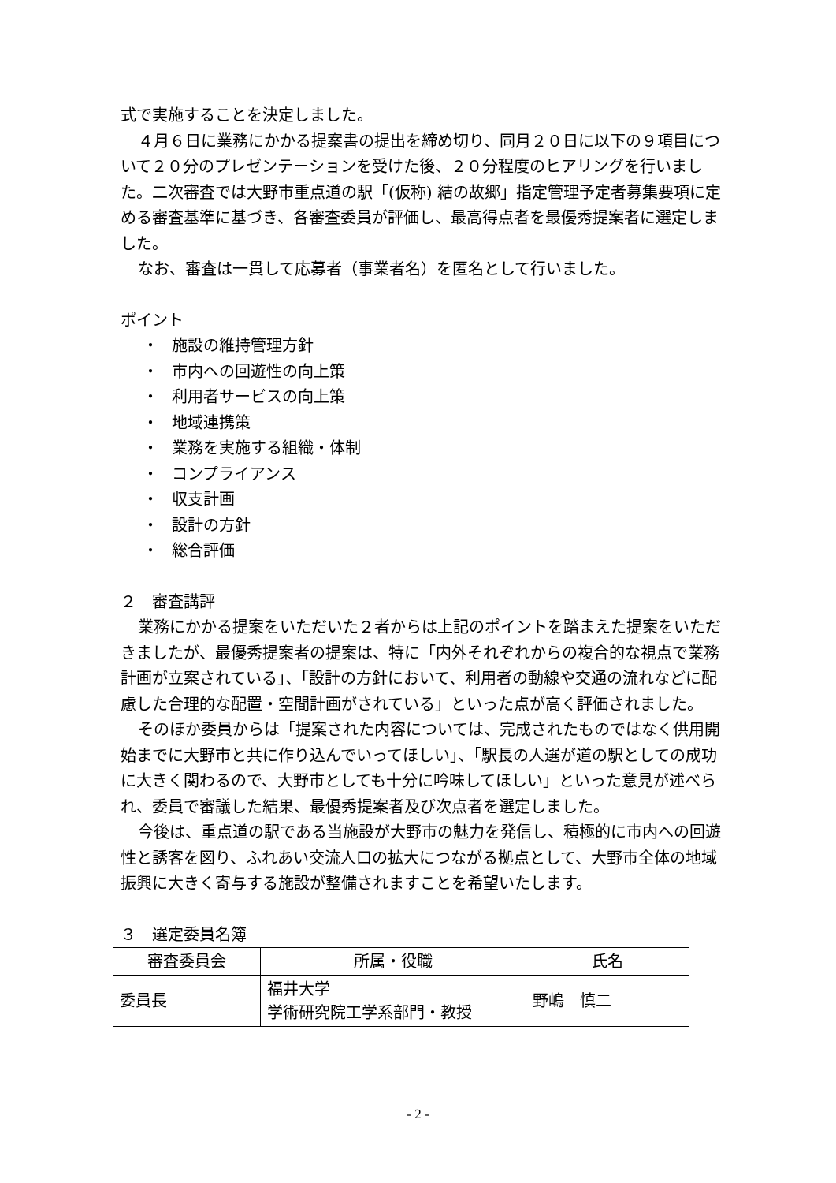式で実施することを決定しました。
４月６日に業務にかかる提案書の提出を締め切り、同月２０日に以下の９項目について２０分のプレゼンテーションを受けた後、２０分程度のヒアリングを行いました。二次審査では大野市重点道の駅「(仮称) 結の故郷」指定管理予定者募集要項に定める審査基準に基づき、各審査委員が評価し、最高得点者を最優秀提案者に選定しました。
なお、審査は一貫して応募者（事業者名）を匿名として行いました。
ポイント
・ 施設の維持管理方針
・ 市内への回遊性の向上策
・ 利用者サービスの向上策
・ 地域連携策
・ 業務を実施する組織・体制
・ コンプライアンス
・ 収支計画
・ 設計の方針
・ 総合評価
２　審査講評
業務にかかる提案をいただいた２者からは上記のポイントを踏まえた提案をいただきましたが、最優秀提案者の提案は、特に「内外それぞれからの複合的な視点で業務計画が立案されている」、「設計の方針において、利用者の動線や交通の流れなどに配慮した合理的な配置・空間計画がされている」といった点が高く評価されました。
そのほか委員からは「提案された内容については、完成されたものではなく供用開始までに大野市と共に作り込んでいってほしい」、「駅長の人選が道の駅としての成功に大きく関わるので、大野市としても十分に吟味してほしい」といった意見が述べられ、委員で審議した結果、最優秀提案者及び次点者を選定しました。
今後は、重点道の駅である当施設が大野市の魅力を発信し、積極的に市内への回遊性と誘客を図り、ふれあい交流人口の拡大につながる拠点として、大野市全体の地域振興に大きく寄与する施設が整備されますことを希望いたします。
３　選定委員名簿
| 審査委員会 | 所属・役職 | 氏名 |
| --- | --- | --- |
| 委員長 | 福井大学 学術研究院工学系部門・教授 | 野嶋 慎二 |
- 2 -